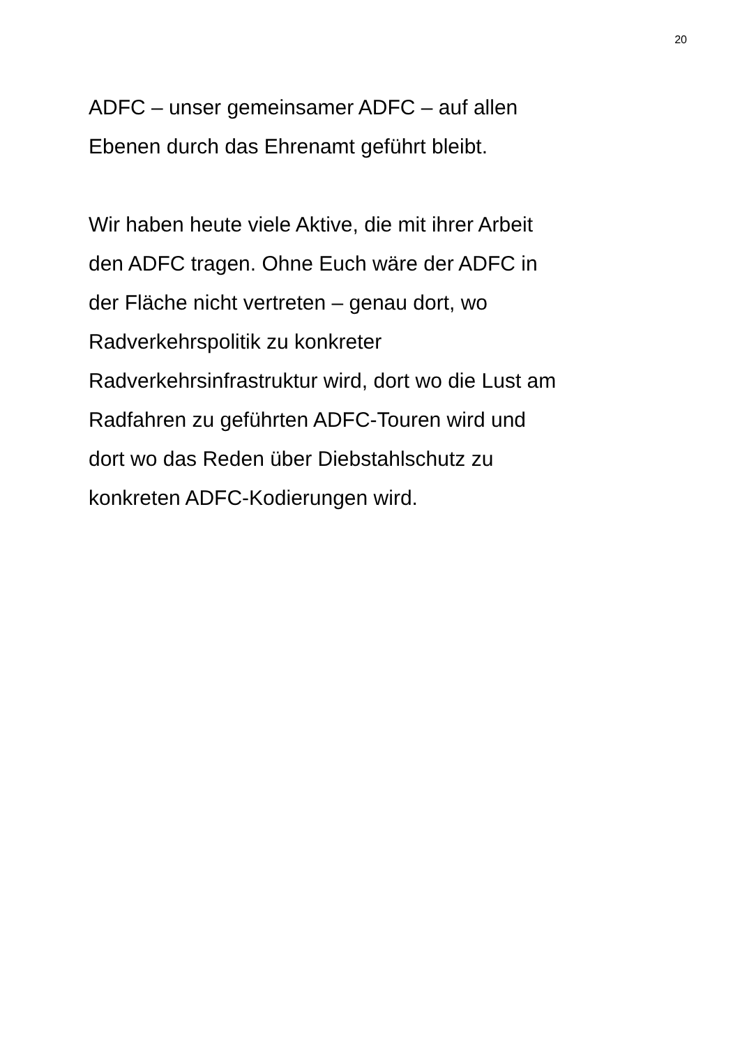20
ADFC – unser gemeinsamer ADFC – auf allen
Ebenen durch das Ehrenamt geführt bleibt.
Wir haben heute viele Aktive, die mit ihrer Arbeit
den ADFC tragen. Ohne Euch wäre der ADFC in
der Fläche nicht vertreten – genau dort, wo
Radverkehrspolitik zu konkreter
Radverkehrsinfrastruktur wird, dort wo die Lust am
Radfahren zu geführten ADFC-Touren wird und
dort wo das Reden über Diebstahlschutz zu
konkreten ADFC-Kodierungen wird.